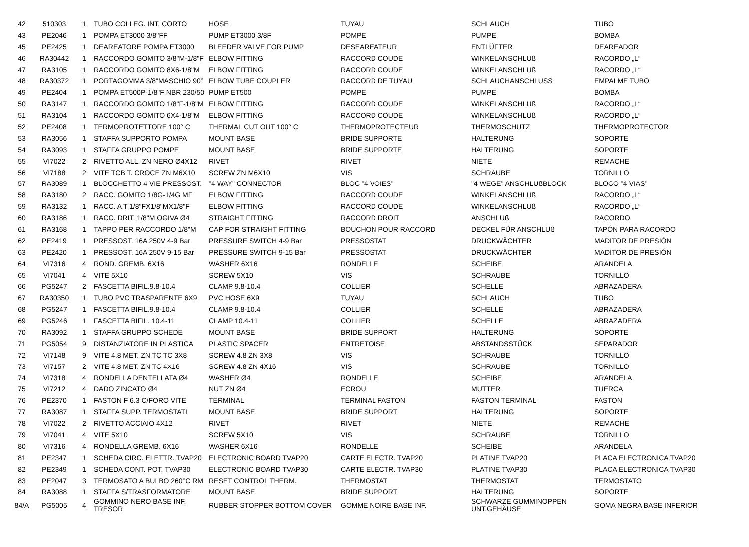| 42 | 510303 | 1 | TUBO COLLEG. INT. CORTO | HOSE | TUYAU | SCHLAUCH | TUBO |
| 43 | PE2046 | 1 | POMPA ET3000 3/8''FF | PUMP ET3000 3/8F | POMPE | PUMPE | BOMBA |
| 45 | PE2425 | 1 | DEAREATORE POMPA ET3000 | BLEEDER VALVE FOR PUMP | DESEAREATEUR | ENTLÜFTER | DEAREADOR |
| 46 | RA30442 | 1 | RACCORDO GOMITO 3/8"M-1/8"F | ELBOW FITTING | RACCORD COUDE | WINKELANSCHLUß | RACORDO „L“ |
| 47 | RA3105 | 1 | RACCORDO GOMITO 8X6-1/8"M | ELBOW FITTING | RACCORD COUDE | WINKELANSCHLUß | RACORDO „L“ |
| 48 | RA30372 | 1 | PORTAGOMMA 3/8"MASCHIO 90° | ELBOW TUBE COUPLER | RACCORD DE TUYAU | SCHLAUCHANSCHLUSS | EMPALME TUBO |
| 49 | PE2404 | 1 | POMPA ET500P-1/8"F NBR 230/50 | PUMP ET500 | POMPE | PUMPE | BOMBA |
| 50 | RA3147 | 1 | RACCORDO GOMITO 1/8"F-1/8"M | ELBOW FITTING | RACCORD COUDE | WINKELANSCHLUß | RACORDO „L“ |
| 51 | RA3104 | 1 | RACCORDO GOMITO 6X4-1/8"M | ELBOW FITTING | RACCORD COUDE | WINKELANSCHLUß | RACORDO „L“ |
| 52 | PE2408 | 1 | TERMOPROTETTORE 100° C | THERMAL CUT OUT 100° C | THERMOPROTECTEUR | THERMOSCHUTZ | THERMOPROTECTOR |
| 53 | RA3056 | 1 | STAFFA SUPPORTO POMPA | MOUNT BASE | BRIDE SUPPORTE | HALTERUNG | SOPORTE |
| 54 | RA3093 | 1 | STAFFA GRUPPO POMPE | MOUNT BASE | BRIDE SUPPORTE | HALTERUNG | SOPORTE |
| 55 | VI7022 | 2 | RIVETTO ALL. ZN NERO Ø4X12 | RIVET | RIVET | NIETE | REMACHE |
| 56 | VI7188 | 2 | VITE TCB T. CROCE ZN M6X10 | SCREW ZN M6X10 | VIS | SCHRAUBE | TORNILLO |
| 57 | RA3089 | 1 | BLOCCHETTO 4 VIE PRESSOST. | "4 WAY" CONNECTOR | BLOC "4 VOIES" | "4 WEGE" ANSCHLUßBLOCK | BLOCO "4 VIAS" |
| 58 | RA3180 | 2 | RACC. GOMITO 1/8G-1/4G MF | ELBOW FITTING | RACCORD COUDE | WINKELANSCHLUß | RACORDO „L“ |
| 59 | RA3132 | 1 | RACC. A T 1/8"FX1/8"MX1/8"F | ELBOW FITTING | RACCORD COUDE | WINKELANSCHLUß | RACORDO „L“ |
| 60 | RA3186 | 1 | RACC. DRIT. 1/8"M OGIVA Ø4 | STRAIGHT FITTING | RACCORD DROIT | ANSCHLUß | RACORDO |
| 61 | RA3168 | 1 | TAPPO PER RACCORDO 1/8"M | CAP FOR STRAIGHT FITTING | BOUCHON POUR RACCORD | DECKEL FÜR ANSCHLUß | TAPÓN PARA RACORDO |
| 62 | PE2419 | 1 | PRESSOST. 16A 250V 4-9 Bar | PRESSURE SWITCH 4-9 Bar | PRESSOSTAT | DRUCKWÄCHTER | MADITOR DE PRESIÓN |
| 63 | PE2420 | 1 | PRESSOST. 16A 250V 9-15 Bar | PRESSURE SWITCH 9-15 Bar | PRESSOSTAT | DRUCKWÄCHTER | MADITOR DE PRESIÓN |
| 64 | VI7316 | 4 | ROND. GREMB. 6X16 | WASHER 6X16 | RONDELLE | SCHEIBE | ARANDELA |
| 65 | VI7041 | 4 | VITE 5X10 | SCREW 5X10 | VIS | SCHRAUBE | TORNILLO |
| 66 | PG5247 | 2 | FASCETTA BIFIL.9.8-10.4 | CLAMP 9.8-10.4 | COLLIER | SCHELLE | ABRAZADERA |
| 67 | RA30350 | 1 | TUBO PVC TRASPARENTE 6X9 | PVC HOSE 6X9 | TUYAU | SCHLAUCH | TUBO |
| 68 | PG5247 | 1 | FASCETTA BIFIL.9.8-10.4 | CLAMP 9.8-10.4 | COLLIER | SCHELLE | ABRAZADERA |
| 69 | PG5246 | 1 | FASCETTA BIFIL. 10.4-11 | CLAMP 10.4-11 | COLLIER | SCHELLE | ABRAZADERA |
| 70 | RA3092 | 1 | STAFFA GRUPPO SCHEDE | MOUNT BASE | BRIDE SUPPORT | HALTERUNG | SOPORTE |
| 71 | PG5054 | 9 | DISTANZIATORE IN PLASTICA | PLASTIC SPACER | ENTRETOISE | ABSTANDSSTÜCK | SEPARADOR |
| 72 | VI7148 | 9 | VITE 4.8 MET. ZN TC TC 3X8 | SCREW 4.8 ZN 3X8 | VIS | SCHRAUBE | TORNILLO |
| 73 | VI7157 | 2 | VITE 4.8 MET. ZN TC 4X16 | SCREW 4.8 ZN 4X16 | VIS | SCHRAUBE | TORNILLO |
| 74 | VI7318 | 4 | RONDELLA DENTELLATA Ø4 | WASHER Ø4 | RONDELLE | SCHEIBE | ARANDELA |
| 75 | VI7212 | 4 | DADO ZINCATO Ø4 | NUT ZN Ø4 | ECROU | MUTTER | TUERCA |
| 76 | PE2370 | 1 | FASTON F 6.3 C/FORO VITE | TERMINAL | TERMINAL FASTON | FASTON TERMINAL | FASTON |
| 77 | RA3087 | 1 | STAFFA SUPP. TERMOSTATI | MOUNT BASE | BRIDE SUPPORT | HALTERUNG | SOPORTE |
| 78 | VI7022 | 2 | RIVETTO ACCIAIO 4X12 | RIVET | RIVET | NIETE | REMACHE |
| 79 | VI7041 | 4 | VITE 5X10 | SCREW 5X10 | VIS | SCHRAUBE | TORNILLO |
| 80 | VI7316 | 4 | RONDELLA GREMB. 6X16 | WASHER 6X16 | RONDELLE | SCHEIBE | ARANDELA |
| 81 | PE2347 | 1 | SCHEDA CIRC. ELETTR. TVAP20 | ELECTRONIC BOARD TVAP20 | CARTE ELECTR. TVAP20 | PLATINE TVAP20 | PLACA ELECTRONICA TVAP20 |
| 82 | PE2349 | 1 | SCHEDA CONT. POT. TVAP30 | ELECTRONIC BOARD TVAP30 | CARTE ELECTR. TVAP30 | PLATINE TVAP30 | PLACA ELECTRONICA TVAP30 |
| 83 | PE2047 | 3 | TERMOSATO A BULBO 260°C RM | RESET CONTROL THERM. | THERMOSTAT | THERMOSTAT | TERMOSTATO |
| 84 | RA3088 | 1 | STAFFA S/TRASFORMATORE | MOUNT BASE | BRIDE SUPPORT | HALTERUNG | SOPORTE |
| 84/A | PG5005 | 4 | GOMMINO NERO BASE INF. TRESOR | RUBBER STOPPER BOTTOM COVER | GOMME NOIRE BASE INF. | SCHWARZE GUMMINOPPEN UNT.GEHÄUSE | GOMA NEGRA BASE INFERIOR |